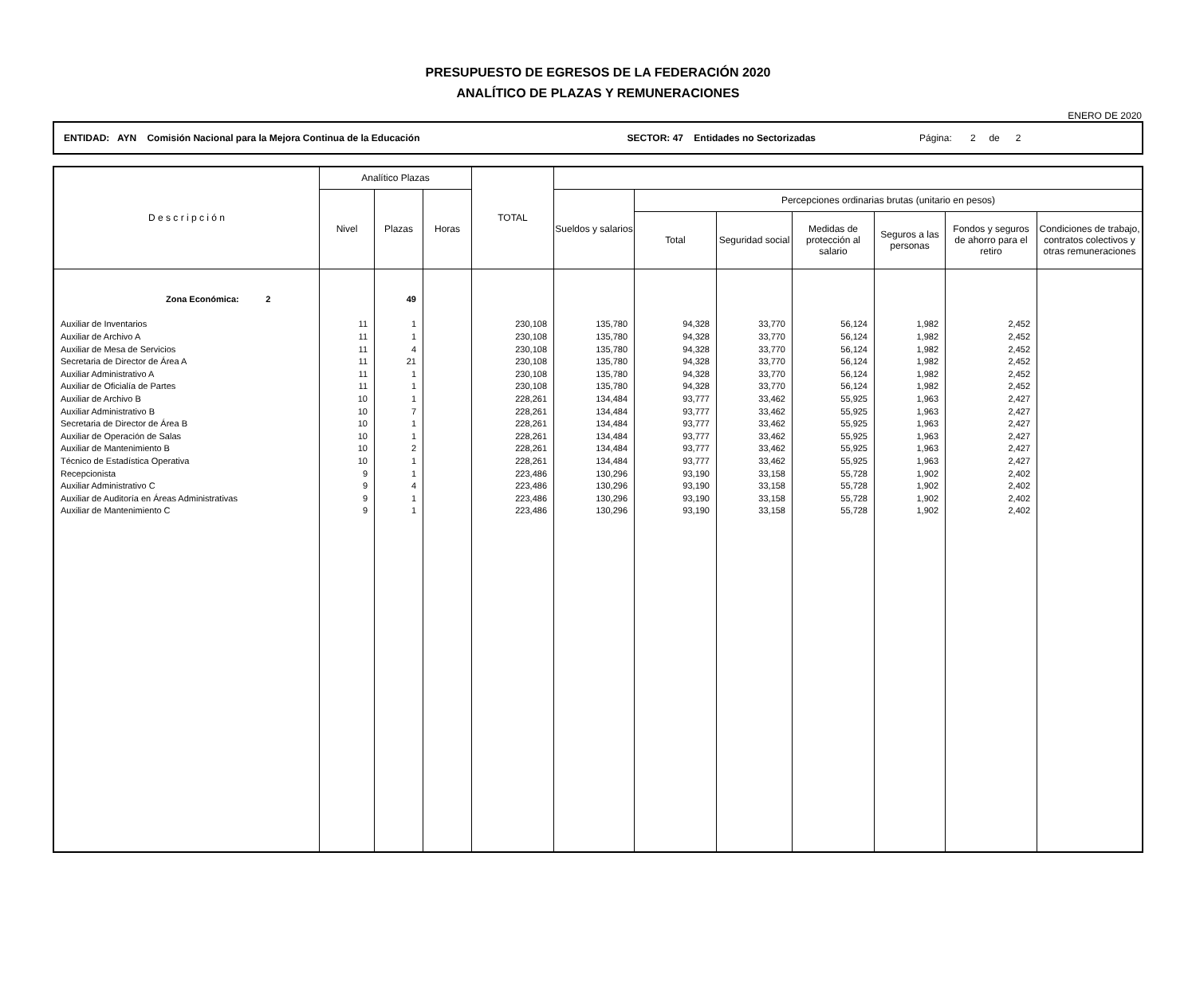PRESUPUESTO DE EGRESOS DE LA FEDERACIÓN 2020
ANALÍTICO DE PLAZAS Y REMUNERACIONES
ENERO DE 2020
ENTIDAD: AYN Comisión Nacional para la Mejora Continua de la Educación SECTOR: 47 Entidades no Sectorizadas Página: 2 de 2
| D e s c r i p c i ó n | Analítico Plazas | | | TOTAL | | | | | | | |
| --- | --- | --- | --- | --- | --- | --- | --- | --- | --- | --- | --- |
| | Nivel | Plazas | Horas | | Sueldos y salarios | Percepciones ordinarias brutas (unitario en pesos) | | | | | |
| | | | | | | Total | Seguridad social | Medidas de protección al salario | Seguros a las personas | Fondos y seguros de ahorro para el retiro | Condiciones de trabajo, contratos colectivos y otras remuneraciones |
| Zona Económica: 2 | | 49 | | | | | | | | | |
| Auxiliar de Inventarios | 11 | 1 | | 230,108 | 135,780 | 94,328 | 33,770 | 56,124 | 1,982 | 2,452 | |
| Auxiliar de Archivo A | 11 | 1 | | 230,108 | 135,780 | 94,328 | 33,770 | 56,124 | 1,982 | 2,452 | |
| Auxiliar de Mesa de Servicios | 11 | 4 | | 230,108 | 135,780 | 94,328 | 33,770 | 56,124 | 1,982 | 2,452 | |
| Secretaria de Director de Área A | 11 | 21 | | 230,108 | 135,780 | 94,328 | 33,770 | 56,124 | 1,982 | 2,452 | |
| Auxiliar Administrativo A | 11 | 1 | | 230,108 | 135,780 | 94,328 | 33,770 | 56,124 | 1,982 | 2,452 | |
| Auxiliar de Oficialía de Partes | 11 | 1 | | 230,108 | 135,780 | 94,328 | 33,770 | 56,124 | 1,982 | 2,452 | |
| Auxiliar de Archivo B | 10 | 1 | | 228,261 | 134,484 | 93,777 | 33,462 | 55,925 | 1,963 | 2,427 | |
| Auxiliar Administrativo B | 10 | 7 | | 228,261 | 134,484 | 93,777 | 33,462 | 55,925 | 1,963 | 2,427 | |
| Secretaria de Director de Área B | 10 | 1 | | 228,261 | 134,484 | 93,777 | 33,462 | 55,925 | 1,963 | 2,427 | |
| Auxiliar de Operación de Salas | 10 | 1 | | 228,261 | 134,484 | 93,777 | 33,462 | 55,925 | 1,963 | 2,427 | |
| Auxiliar de Mantenimiento B | 10 | 2 | | 228,261 | 134,484 | 93,777 | 33,462 | 55,925 | 1,963 | 2,427 | |
| Técnico de Estadística Operativa | 10 | 1 | | 228,261 | 134,484 | 93,777 | 33,462 | 55,925 | 1,963 | 2,427 | |
| Recepcionista | 9 | 1 | | 223,486 | 130,296 | 93,190 | 33,158 | 55,728 | 1,902 | 2,402 | |
| Auxiliar Administrativo C | 9 | 4 | | 223,486 | 130,296 | 93,190 | 33,158 | 55,728 | 1,902 | 2,402 | |
| Auxiliar de Auditoría en Áreas Administrativas | 9 | 1 | | 223,486 | 130,296 | 93,190 | 33,158 | 55,728 | 1,902 | 2,402 | |
| Auxiliar de Mantenimiento C | 9 | 1 | | 223,486 | 130,296 | 93,190 | 33,158 | 55,728 | 1,902 | 2,402 | |